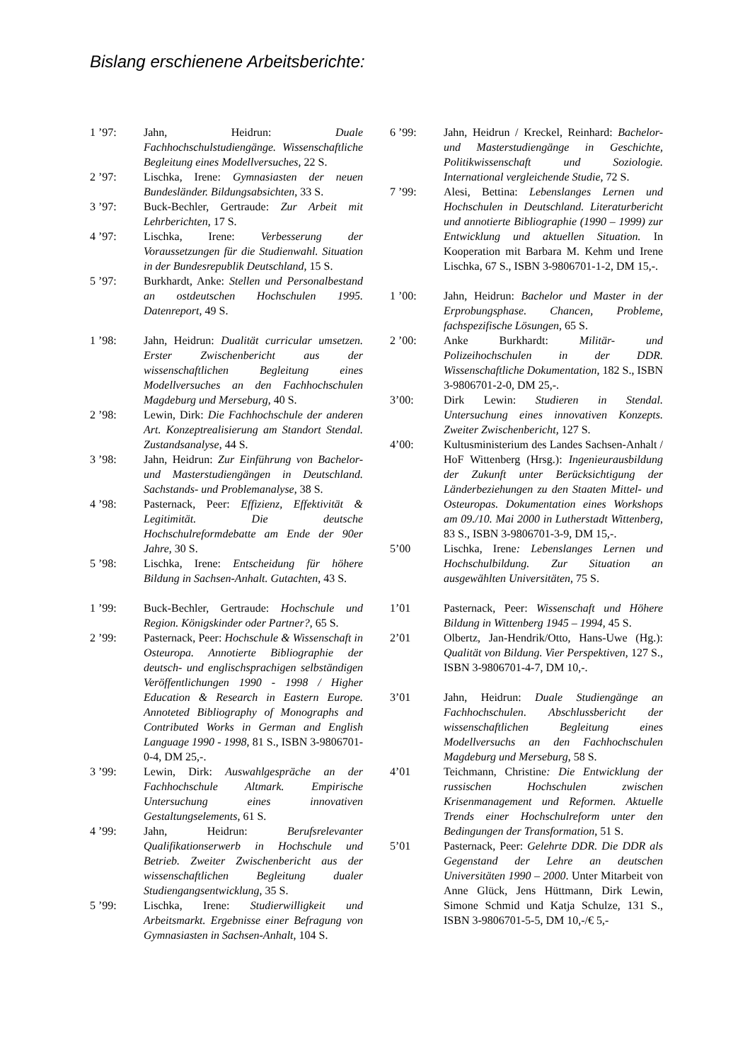Bislang erschienene Arbeitsberichte:
1 ’97: Jahn, Heidrun: Duale Fachhochschulstudiengänge. Wissenschaftliche Begleitung eines Modellversuches, 22 S.
2 ’97: Lischka, Irene: Gymnasiasten der neuen Bundesländer. Bildungsabsichten, 33 S.
3 ’97: Buck-Bechler, Gertraude: Zur Arbeit mit Lehrberichten, 17 S.
4 ’97: Lischka, Irene: Verbesserung der Voraussetzungen für die Studienwahl. Situation in der Bundesrepublik Deutschland, 15 S.
5 ’97: Burkhardt, Anke: Stellen und Personalbestand an ostdeutschen Hochschulen 1995. Datenreport, 49 S.
1 ’98: Jahn, Heidrun: Dualität curricular umsetzen. Erster Zwischenbericht aus der wissenschaftlichen Begleitung eines Modellversuches an den Fachhochschulen Magdeburg und Merseburg, 40 S.
2 ’98: Lewin, Dirk: Die Fachhochschule der anderen Art. Konzeptrealisierung am Standort Stendal. Zustandsanalyse, 44 S.
3 ’98: Jahn, Heidrun: Zur Einführung von Bachelor- und Masterstudiengängen in Deutschland. Sachstands- und Problemanalyse, 38 S.
4 ’98: Pasternack, Peer: Effizienz, Effektivität & Legitimität. Die deutsche Hochschulreformdebatte am Ende der 90er Jahre, 30 S.
5 ’98: Lischka, Irene: Entscheidung für höhere Bildung in Sachsen-Anhalt. Gutachten, 43 S.
1 ’99: Buck-Bechler, Gertraude: Hochschule und Region. Königskinder oder Partner?, 65 S.
2 ’99: Pasternack, Peer: Hochschule & Wissenschaft in Osteuropa. Annotierte Bibliographie der deutsch- und englischsprachigen selbständigen Veröffentlichungen 1990 - 1998 / Higher Education & Research in Eastern Europe. Annoteted Bibliography of Monographs and Contributed Works in German and English Language 1990 - 1998, 81 S., ISBN 3-9806701-0-4, DM 25,-.
3 ’99: Lewin, Dirk: Auswahlgespräche an der Fachhochschule Altmark. Empirische Untersuchung eines innovativen Gestaltungselements, 61 S.
4 ’99: Jahn, Heidrun: Berufsrelevanter Qualifikationserwerb in Hochschule und Betrieb. Zweiter Zwischenbericht aus der wissenschaftlichen Begleitung dualer Studiengangsentwicklung, 35 S.
5 ’99: Lischka, Irene: Studierwilligkeit und Arbeitsmarkt. Ergebnisse einer Befragung von Gymnasiasten in Sachsen-Anhalt, 104 S.
6 ’99: Jahn, Heidrun / Kreckel, Reinhard: Bachelor- und Masterstudiengänge in Geschichte, Politikwissenschaft und Soziologie. International vergleichende Studie, 72 S.
7 ’99: Alesi, Bettina: Lebenslanges Lernen und Hochschulen in Deutschland. Literaturbericht und annotierte Bibliographie (1990 – 1999) zur Entwicklung und aktuellen Situation. In Kooperation mit Barbara M. Kehm und Irene Lischka, 67 S., ISBN 3-9806701-1-2, DM 15,-.
1 ’00: Jahn, Heidrun: Bachelor und Master in der Erprobungsphase. Chancen, Probleme, fachspezifische Lösungen, 65 S.
2 ’00: Anke Burkhardt: Militär- und Polizeihochschulen in der DDR. Wissenschaftliche Dokumentation, 182 S., ISBN 3-9806701-2-0, DM 25,-.
3’00: Dirk Lewin: Studieren in Stendal. Untersuchung eines innovativen Konzepts. Zweiter Zwischenbericht, 127 S.
4’00: Kultusministerium des Landes Sachsen-Anhalt / HoF Wittenberg (Hrsg.): Ingenieurausbildung der Zukunft unter Berücksichtigung der Länderbeziehungen zu den Staaten Mittel- und Osteuropas. Dokumentation eines Workshops am 09./10. Mai 2000 in Lutherstadt Wittenberg, 83 S., ISBN 3-9806701-3-9, DM 15,-.
5’00 Lischka, Irene: Lebenslanges Lernen und Hochschulbildung. Zur Situation an ausgewählten Universitäten, 75 S.
1’01 Pasternack, Peer: Wissenschaft und Höhere Bildung in Wittenberg 1945 – 1994, 45 S.
2’01 Olbertz, Jan-Hendrik/Otto, Hans-Uwe (Hg.): Qualität von Bildung. Vier Perspektiven, 127 S., ISBN 3-9806701-4-7, DM 10,-.
3’01 Jahn, Heidrun: Duale Studiengänge an Fachhochschulen. Abschlussbericht der wissenschaftlichen Begleitung eines Modellversuchs an den Fachhochschulen Magdeburg und Merseburg, 58 S.
4’01 Teichmann, Christine: Die Entwicklung der russischen Hochschulen zwischen Krisenmanagement und Reformen. Aktuelle Trends einer Hochschulreform unter den Bedingungen der Transformation, 51 S.
5’01 Pasternack, Peer: Gelehrte DDR. Die DDR als Gegenstand der Lehre an deutschen Universitäten 1990 – 2000. Unter Mitarbeit von Anne Glück, Jens Hüttmann, Dirk Lewin, Simone Schmid und Katja Schulze, 131 S., ISBN 3-9806701-5-5, DM 10,-/€ 5,-